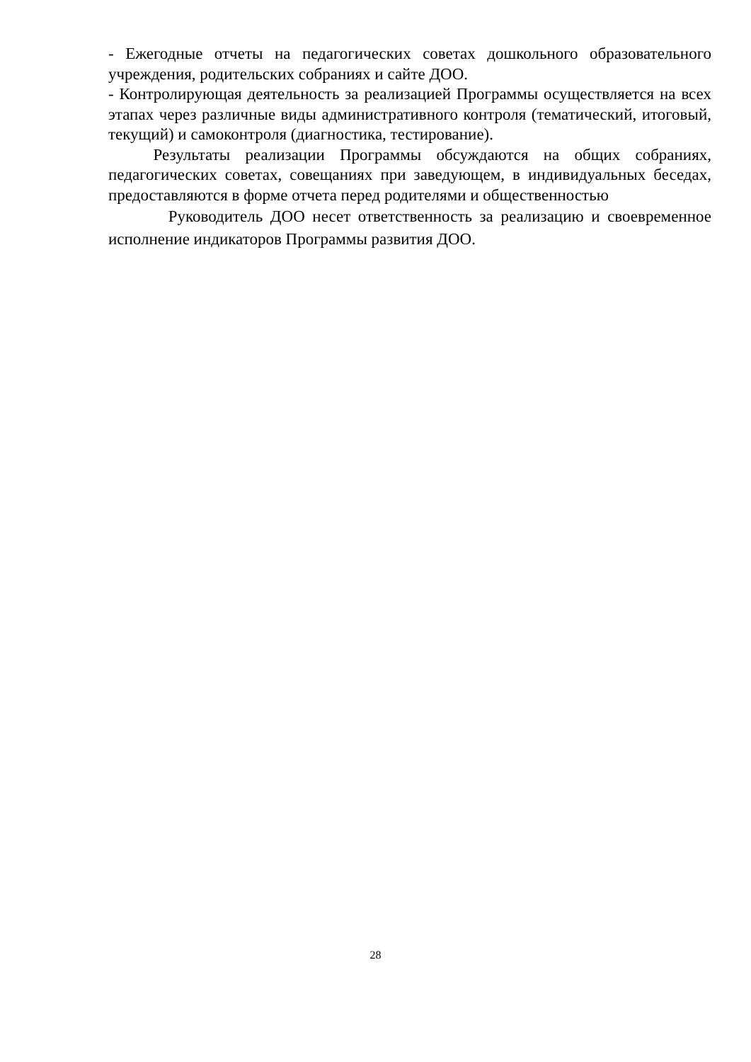- Ежегодные отчеты на педагогических советах дошкольного образовательного учреждения, родительских собраниях и сайте ДОО.
- Контролирующая деятельность за реализацией Программы осуществляется на всех этапах через различные виды административного контроля (тематический, итоговый, текущий) и самоконтроля (диагностика, тестирование).
Результаты реализации Программы обсуждаются на общих собраниях, педагогических советах, совещаниях при заведующем, в индивидуальных беседах, предоставляются в форме отчета перед родителями и общественностью
Руководитель ДОО несет ответственность за реализацию и своевременное исполнение индикаторов Программы развития ДОО.
28